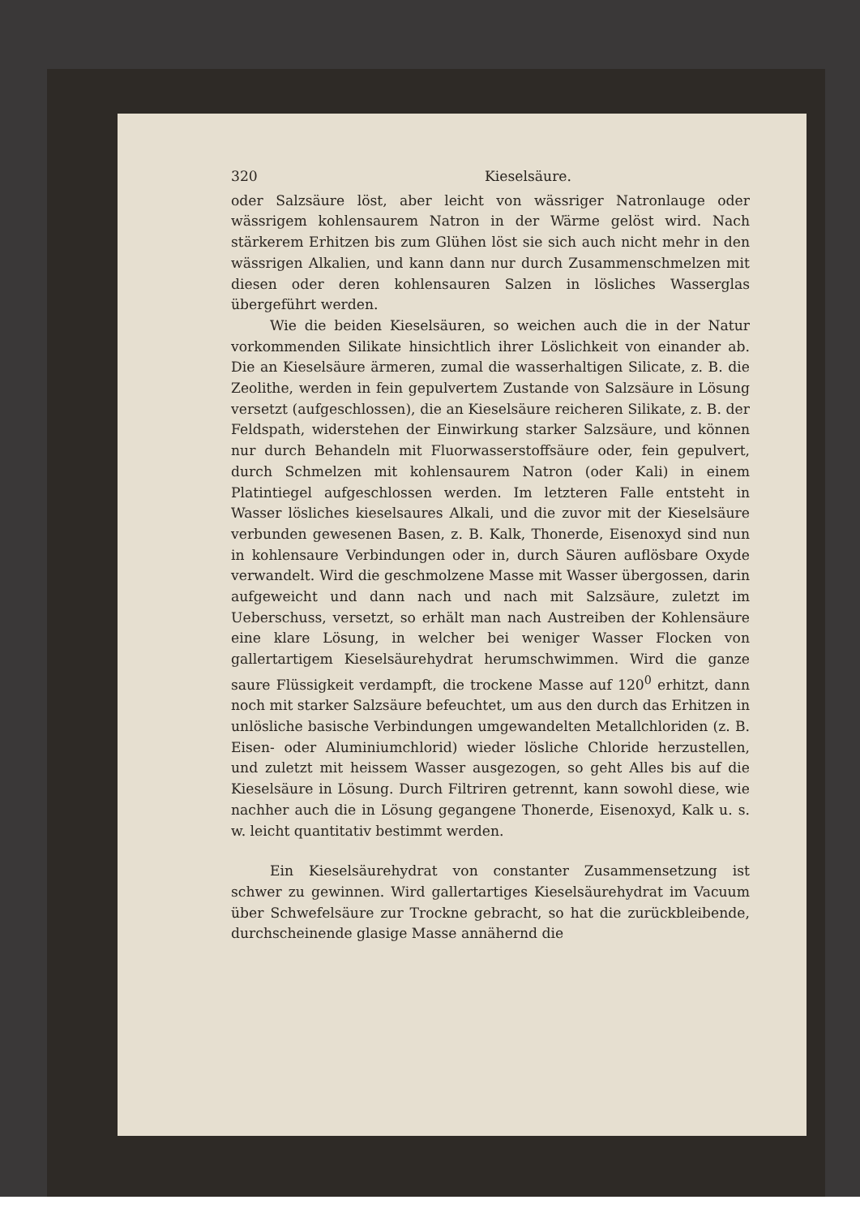320 Kieselsäure.
oder Salzsäure löst, aber leicht von wässriger Natronlauge oder wässrigem kohlensaurem Natron in der Wärme gelöst wird. Nach stärkerem Erhitzen bis zum Glühen löst sie sich auch nicht mehr in den wässrigen Alkalien, und kann dann nur durch Zusammenschmelzen mit diesen oder deren kohlensauren Salzen in lösliches Wasserglas übergeführt werden.
Wie die beiden Kieselsäuren, so weichen auch die in der Natur vorkommenden Silikate hinsichtlich ihrer Löslichkeit von einander ab. Die an Kieselsäure ärmeren, zumal die wasserhaltigen Silicate, z. B. die Zeolithe, werden in fein gepulvertem Zustande von Salzsäure in Lösung versetzt (aufgeschlossen), die an Kieselsäure reicheren Silikate, z. B. der Feldspath, widerstehen der Einwirkung starker Salzsäure, und können nur durch Behandeln mit Fluorwasserstoffsäure oder, fein gepulvert, durch Schmelzen mit kohlensaurem Natron (oder Kali) in einem Platintiegel aufgeschlossen werden. Im letzteren Falle entsteht in Wasser lösliches kieselsaures Alkali, und die zuvor mit der Kieselsäure verbunden gewesenen Basen, z. B. Kalk, Thonerde, Eisenoxyd sind nun in kohlensaure Verbindungen oder in, durch Säuren auflösbare Oxyde verwandelt. Wird die geschmolzene Masse mit Wasser übergossen, darin aufgeweicht und dann nach und nach mit Salzsäure, zuletzt im Ueberschuss, versetzt, so erhält man nach Austreiben der Kohlensäure eine klare Lösung, in welcher bei weniger Wasser Flocken von gallertartigem Kieselsäurehydrat herumschwimmen. Wird die ganze saure Flüssigkeit verdampft, die trockene Masse auf 120<sup>0</sup> erhitzt, dann noch mit starker Salzsäure befeuchtet, um aus den durch das Erhitzen in unlösliche basische Verbindungen umgewandelten Metallchloriden (z. B. Eisen- oder Aluminiumchlorid) wieder lösliche Chloride herzustellen, und zuletzt mit heissem Wasser ausgezogen, so geht Alles bis auf die Kieselsäure in Lösung. Durch Filtriren getrennt, kann sowohl diese, wie nachher auch die in Lösung gegangene Thonerde, Eisenoxyd, Kalk u. s. w. leicht quantitativ bestimmt werden.
Ein Kieselsäurehydrat von constanter Zusammensetzung ist schwer zu gewinnen. Wird gallertartiges Kieselsäurehydrat im Vacuum über Schwefelsäure zur Trockne gebracht, so hat die zurückbleibende, durchscheinende glasige Masse annähernd die